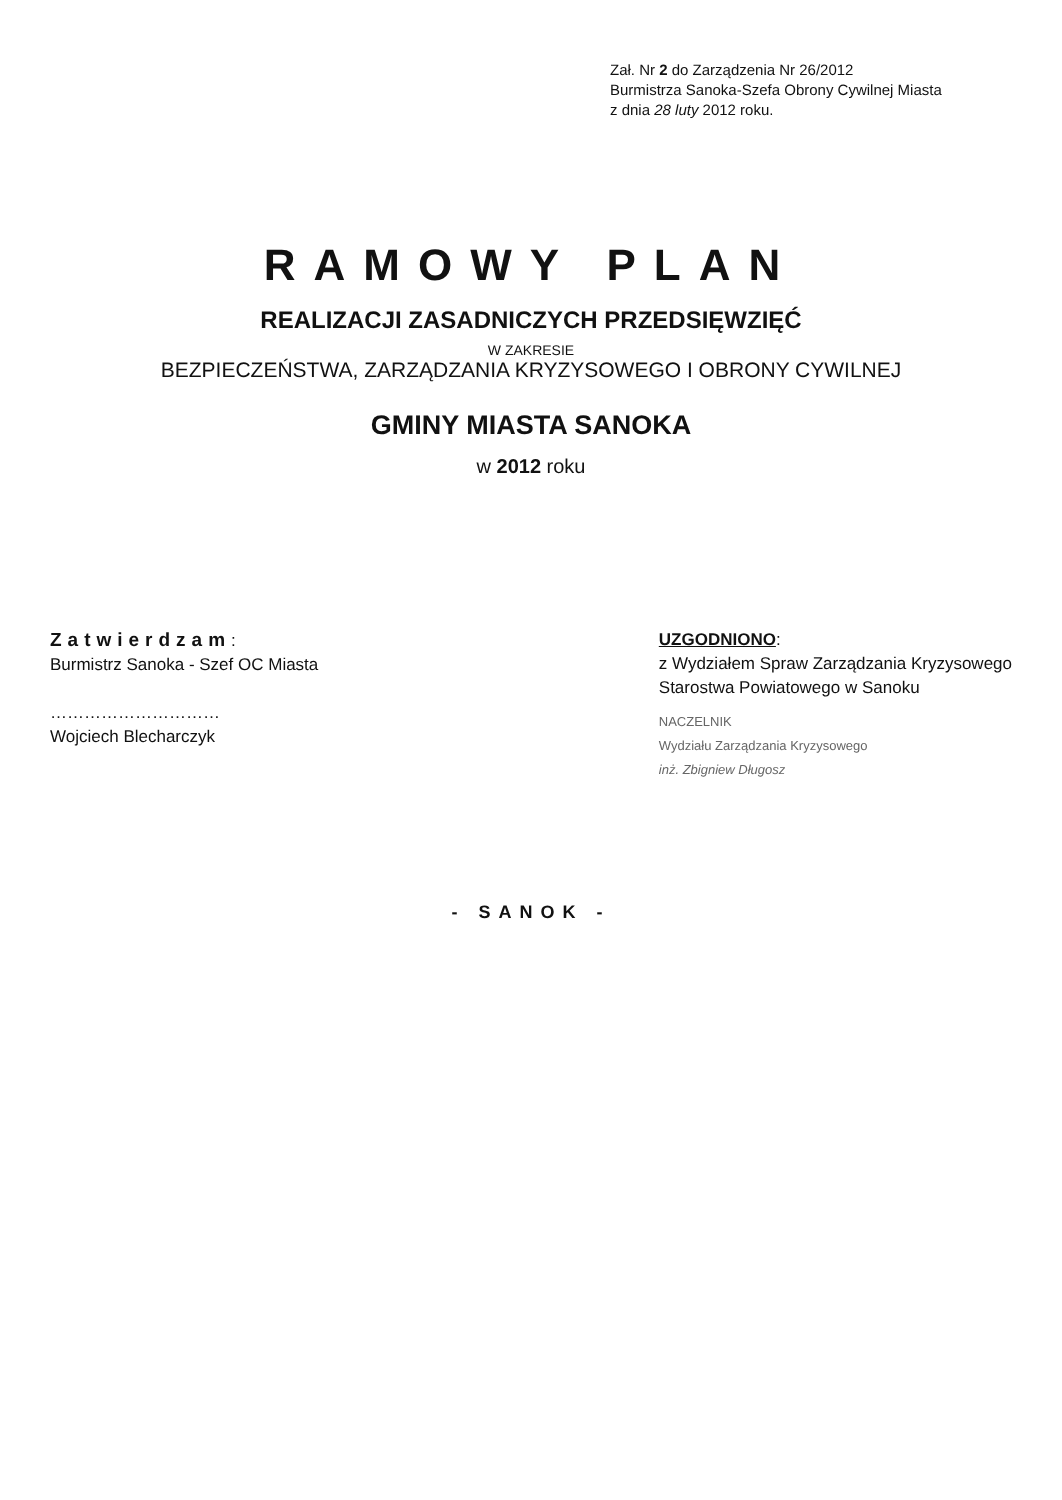Zał. Nr 2 do Zarządzenia Nr 26/2012
Burmistrza Sanoka-Szefa Obrony Cywilnej Miasta
z dnia 28 luty 2012 roku.
RAMOWY PLAN
REALIZACJI ZASADNICZYCH PRZEDSIĘWZIĘĆ
W ZAKRESIE
BEZPIECZEŃSTWA, ZARZĄDZANIA KRYZYSOWEGO I OBRONY CYWILNEJ
GMINY MIASTA SANOKA
w 2012 roku
Zatwierdzam:
Burmistrz Sanoka - Szef OC Miasta
…………………………
Wojciech Blecharczyk
UZGODNIONO:
z Wydziałem Spraw Zarządzania Kryzysowego
Starostwa Powiatowego w Sanoku
NACZELNIK
Wydziału Zarządzania Kryzysowego
inż. Zbigniew Długosz
- SANOK -